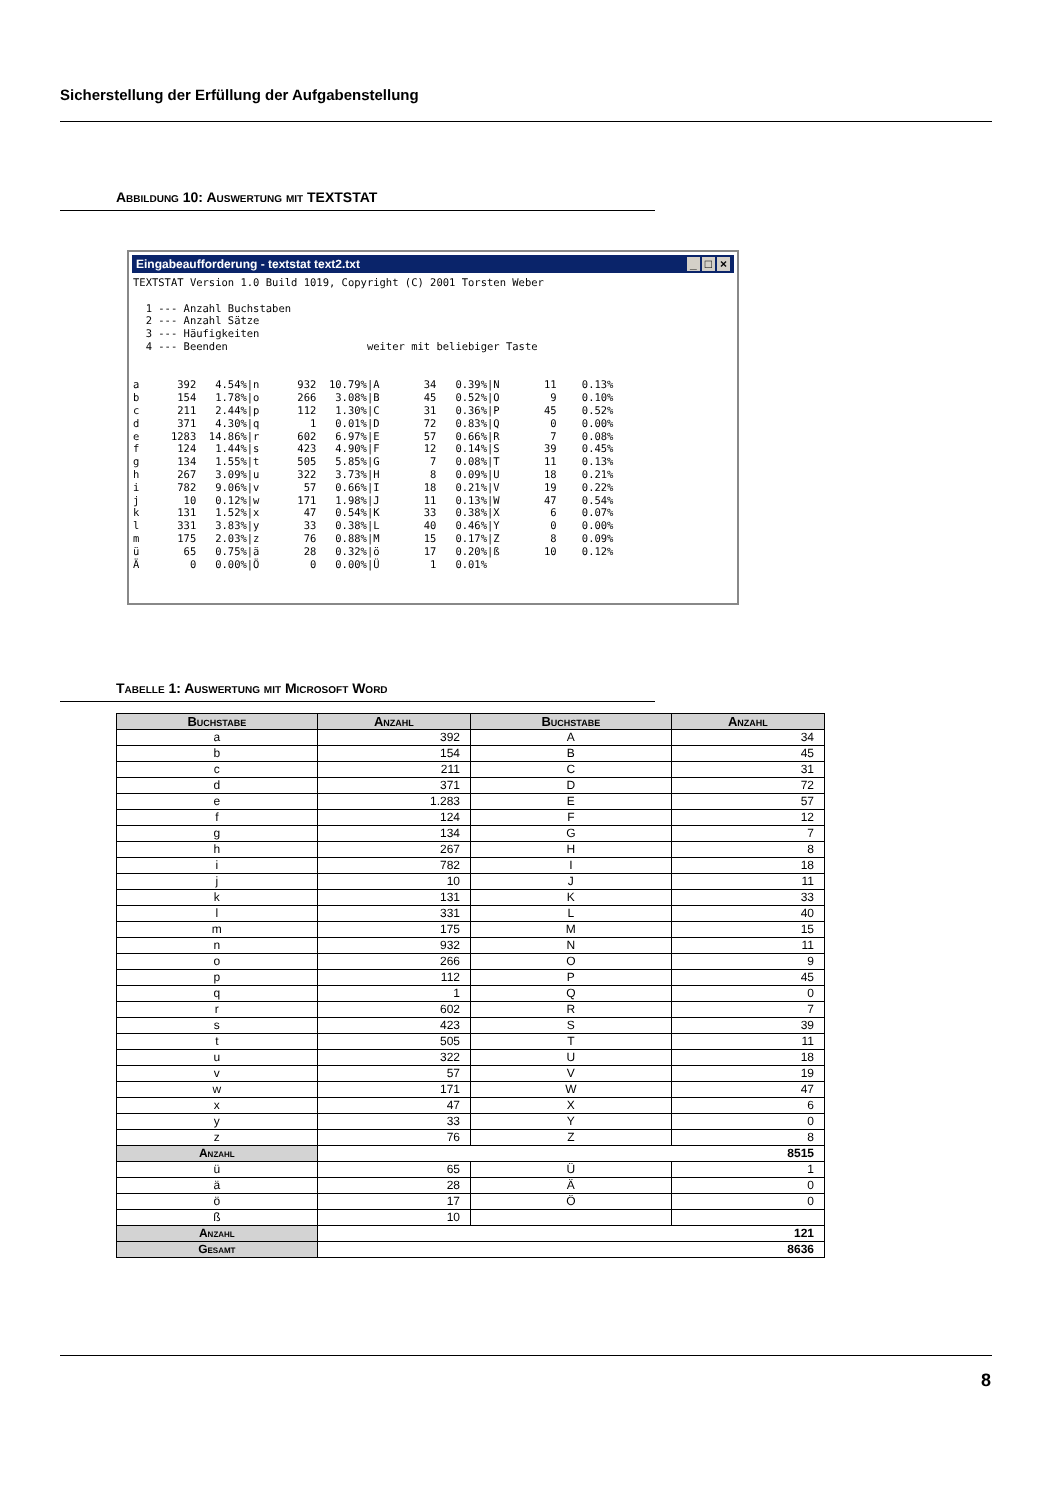Sicherstellung der Erfüllung der Aufgabenstellung
Abbildung 10: Auswertung mit TEXTSTAT
Eingabeaufforderung - textstat text2.txt _ □ ×
TEXTSTAT Version 1.0 Build 1019, Copyright (C) 2001 Torsten Weber

  1 --- Anzahl Buchstaben
  2 --- Anzahl Sätze
  3 --- Häufigkeiten
  4 --- Beenden                      weiter mit beliebiger Taste


a      392   4.54%|n      932  10.79%|A       34   0.39%|N       11    0.13%
b      154   1.78%|o      266   3.08%|B       45   0.52%|O        9    0.10%
c      211   2.44%|p      112   1.30%|C       31   0.36%|P       45    0.52%
d      371   4.30%|q        1   0.01%|D       72   0.83%|Q        0    0.00%
e     1283  14.86%|r      602   6.97%|E       57   0.66%|R        7    0.08%
f      124   1.44%|s      423   4.90%|F       12   0.14%|S       39    0.45%
g      134   1.55%|t      505   5.85%|G        7   0.08%|T       11    0.13%
h      267   3.09%|u      322   3.73%|H        8   0.09%|U       18    0.21%
i      782   9.06%|v       57   0.66%|I       18   0.21%|V       19    0.22%
j       10   0.12%|w      171   1.98%|J       11   0.13%|W       47    0.54%
k      131   1.52%|x       47   0.54%|K       33   0.38%|X        6    0.07%
l      331   3.83%|y       33   0.38%|L       40   0.46%|Y        0    0.00%
m      175   2.03%|z       76   0.88%|M       15   0.17%|Z        8    0.09%
ü       65   0.75%|ä       28   0.32%|ö       17   0.20%|ß       10    0.12%
Ä        0   0.00%|Ö        0   0.00%|Ü        1   0.01%
Tabelle 1: Auswertung mit Microsoft Word
| Buchstabe | Anzahl | Buchstabe | Anzahl |
| --- | --- | --- | --- |
| a | 392 | A | 34 |
| b | 154 | B | 45 |
| c | 211 | C | 31 |
| d | 371 | D | 72 |
| e | 1.283 | E | 57 |
| f | 124 | F | 12 |
| g | 134 | G | 7 |
| h | 267 | H | 8 |
| i | 782 | I | 18 |
| j | 10 | J | 11 |
| k | 131 | K | 33 |
| l | 331 | L | 40 |
| m | 175 | M | 15 |
| n | 932 | N | 11 |
| o | 266 | O | 9 |
| p | 112 | P | 45 |
| q | 1 | Q | 0 |
| r | 602 | R | 7 |
| s | 423 | S | 39 |
| t | 505 | T | 11 |
| u | 322 | U | 18 |
| v | 57 | V | 19 |
| w | 171 | W | 47 |
| x | 47 | X | 6 |
| y | 33 | Y | 0 |
| z | 76 | Z | 8 |
| Anzahl | 8515 | | |
| ü | 65 | Ü | 1 |
| ä | 28 | Ä | 0 |
| ö | 17 | Ö | 0 |
| ß | 10 | | |
| Anzahl | 121 | | |
| Gesamt | 8636 | | |
8